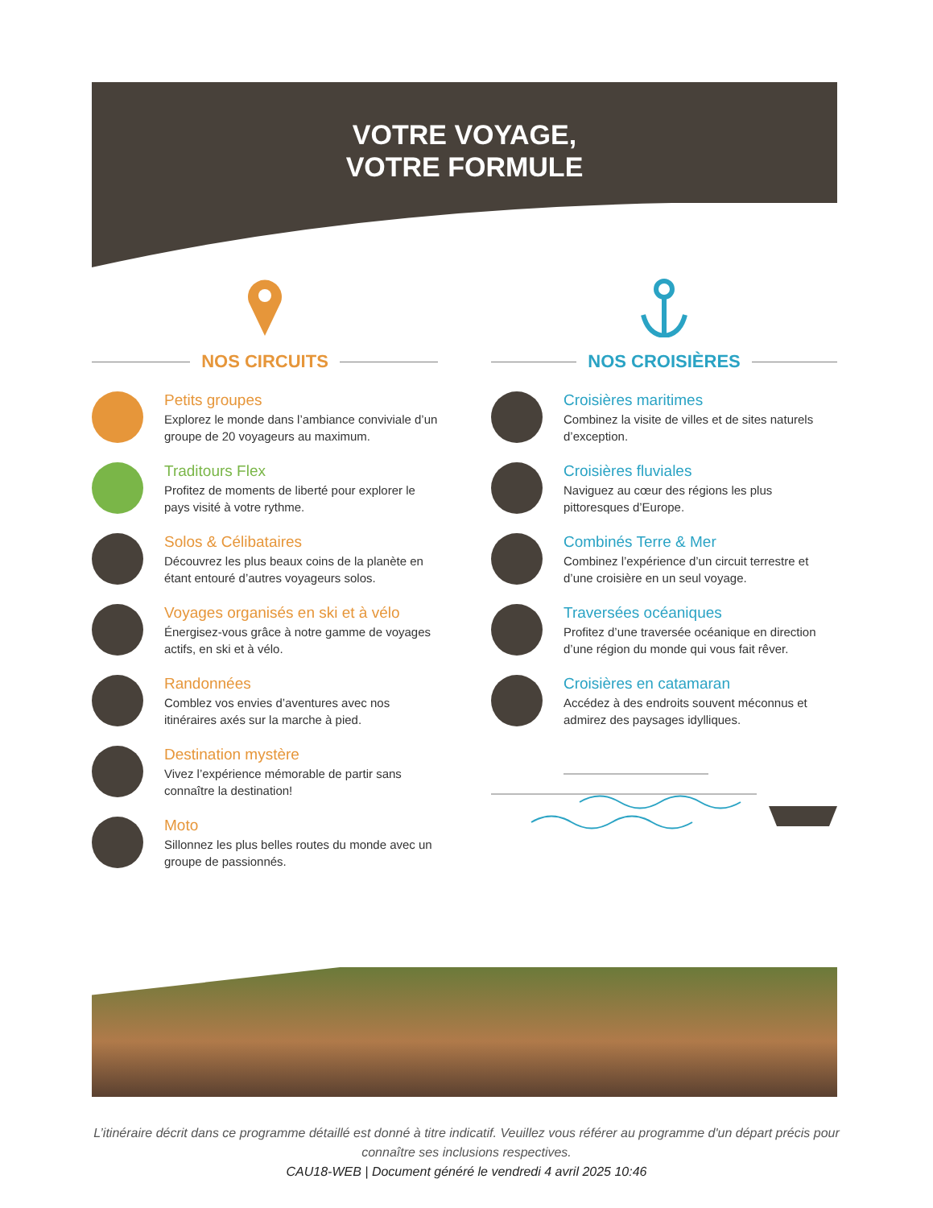VOTRE VOYAGE,
VOTRE FORMULE
NOS CIRCUITS
Petits groupes
Explorez le monde dans l’ambiance conviviale d’un groupe de 20 voyageurs au maximum.
Traditours Flex
Profitez de moments de liberté pour explorer le pays visité à votre rythme.
Solos & Célibataires
Découvrez les plus beaux coins de la planète en étant entouré d’autres voyageurs solos.
Voyages organisés en ski et à vélo
Énergisez-vous grâce à notre gamme de voyages actifs, en ski et à vélo.
Randonnées
Comblez vos envies d’aventures avec nos itinéraires axés sur la marche à pied.
Destination mystère
Vivez l’expérience mémorable de partir sans connaître la destination!
Moto
Sillonnez les plus belles routes du monde avec un groupe de passionnés.
NOS CROISIÈRES
Croisières maritimes
Combinez la visite de villes et de sites naturels d’exception.
Croisières fluviales
Naviguez au cœur des régions les plus pittoresques d’Europe.
Combinés Terre & Mer
Combinez l’expérience d’un circuit terrestre et d’une croisière en un seul voyage.
Traversées océaniques
Profitez d’une traversée océanique en direction d’une région du monde qui vous fait rêver.
Croisières en catamaran
Accédez à des endroits souvent méconnus et admirez des paysages idylliques.
L’itinéraire décrit dans ce programme détaillé est donné à titre indicatif. Veuillez vous référer au programme d'un départ précis pour
connaître ses inclusions respectives.
CAU18-WEB | Document généré le vendredi 4 avril 2025 10:46